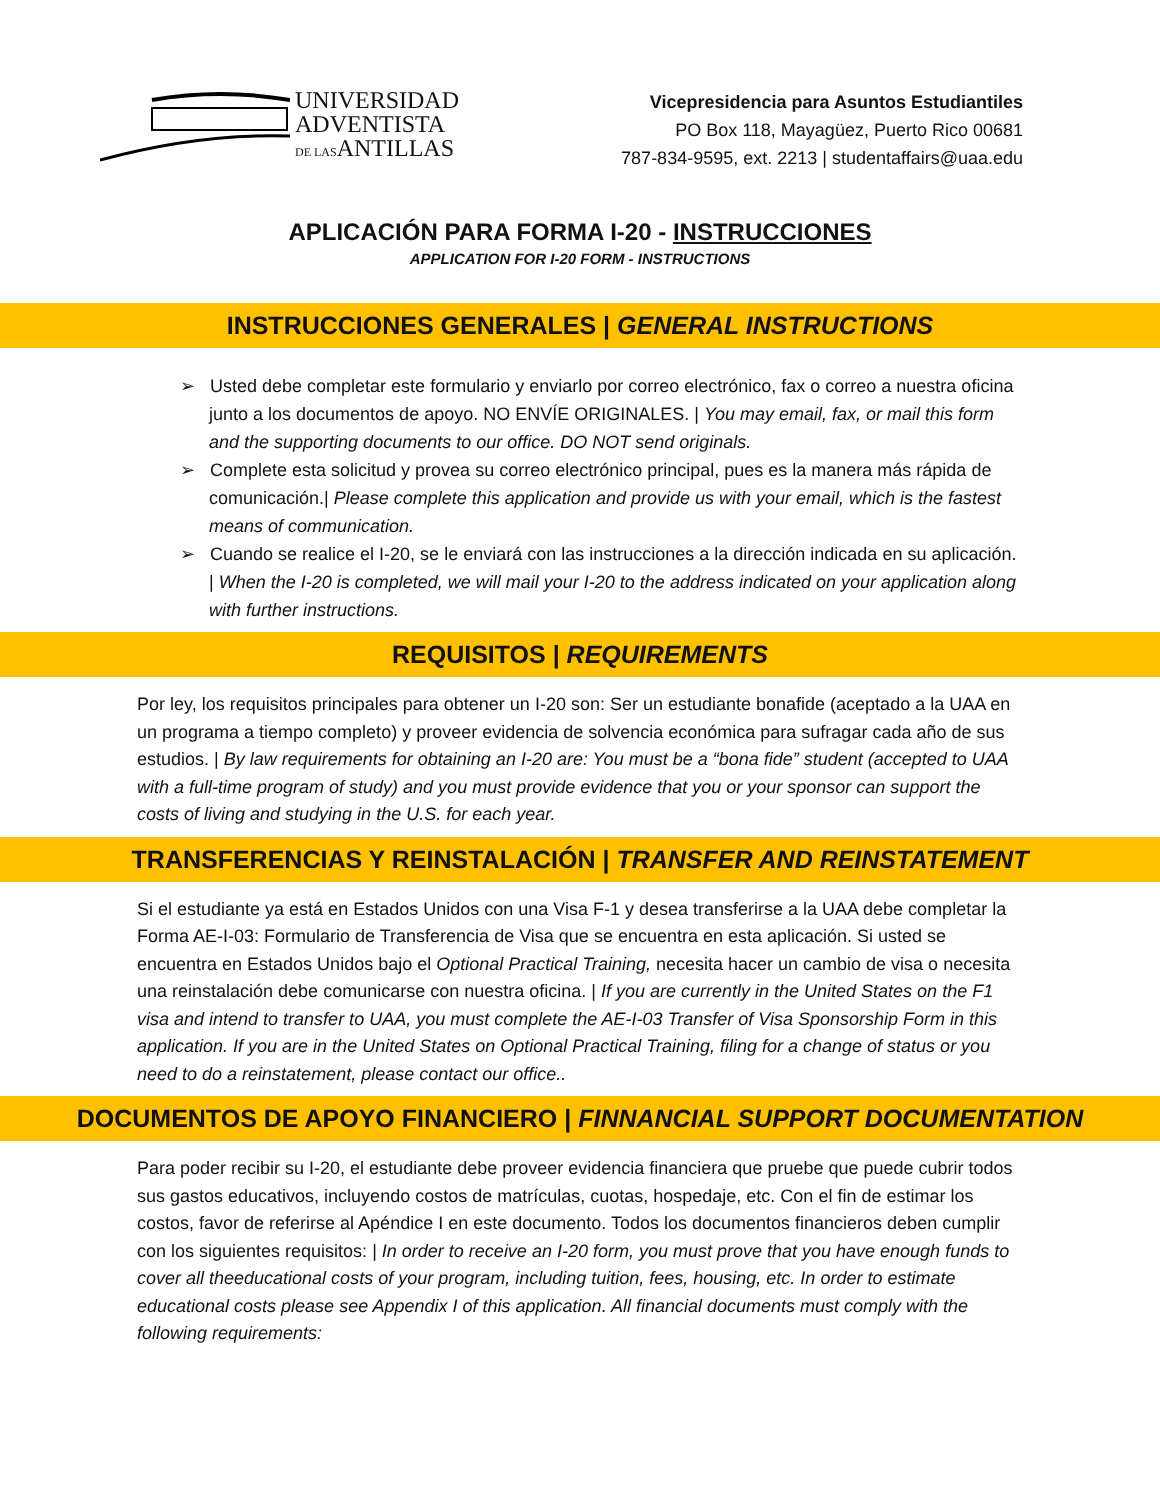UNIVERSIDAD
ADVENTISTA
DE LASANTILLAS
Vicepresidencia para Asuntos Estudiantiles
PO Box 118, Mayagüez, Puerto Rico 00681
787-834-9595, ext. 2213 | studentaffairs@uaa.edu
APLICACIÓN PARA FORMA I-20 - INSTRUCCIONES
APPLICATION FOR I-20 FORM - INSTRUCTIONS
INSTRUCCIONES GENERALES | GENERAL INSTRUCTIONS
➢ Usted debe completar este formulario y enviarlo por correo electrónico, fax o correo a nuestra oficina junto a los documentos de apoyo. NO ENVÍE ORIGINALES. | You may email, fax, or mail this form and the supporting documents to our office. DO NOT send originals.
➢ Complete esta solicitud y provea su correo electrónico principal, pues es la manera más rápida de comunicación.| Please complete this application and provide us with your email, which is the fastest means of communication.
➢ Cuando se realice el I-20, se le enviará con las instrucciones a la dirección indicada en su aplicación. | When the I-20 is completed, we will mail your I-20 to the address indicated on your application along with further instructions.
REQUISITOS | REQUIREMENTS
Por ley, los requisitos principales para obtener un I-20 son: Ser un estudiante bonafide (aceptado a la UAA en un programa a tiempo completo) y proveer evidencia de solvencia económica para sufragar cada año de sus estudios. | By law requirements for obtaining an I-20 are: You must be a “bona fide” student (accepted to UAA with a full-time program of study) and you must provide evidence that you or your sponsor can support the costs of living and studying in the U.S. for each year.
TRANSFERENCIAS Y REINSTALACIÓN | TRANSFER AND REINSTATEMENT
Si el estudiante ya está en Estados Unidos con una Visa F-1 y desea transferirse a la UAA debe completar la Forma AE-I-03: Formulario de Transferencia de Visa que se encuentra en esta aplicación. Si usted se encuentra en Estados Unidos bajo el Optional Practical Training, necesita hacer un cambio de visa o necesita una reinstalación debe comunicarse con nuestra oficina. | If you are currently in the United States on the F1 visa and intend to transfer to UAA, you must complete the AE-I-03 Transfer of Visa Sponsorship Form in this application. If you are in the United States on Optional Practical Training, filing for a change of status or you need to do a reinstatement, please contact our office..
DOCUMENTOS DE APOYO FINANCIERO | FINNANCIAL SUPPORT DOCUMENTATION
Para poder recibir su I-20, el estudiante debe proveer evidencia financiera que pruebe que puede cubrir todos sus gastos educativos, incluyendo costos de matrículas, cuotas, hospedaje, etc. Con el fin de estimar los costos, favor de referirse al Apéndice I en este documento. Todos los documentos financieros deben cumplir con los siguientes requisitos: | In order to receive an I-20 form, you must prove that you have enough funds to cover all theeducational costs of your program, including tuition, fees, housing, etc. In order to estimate educational costs please see Appendix I of this application. All financial documents must comply with the following requirements: